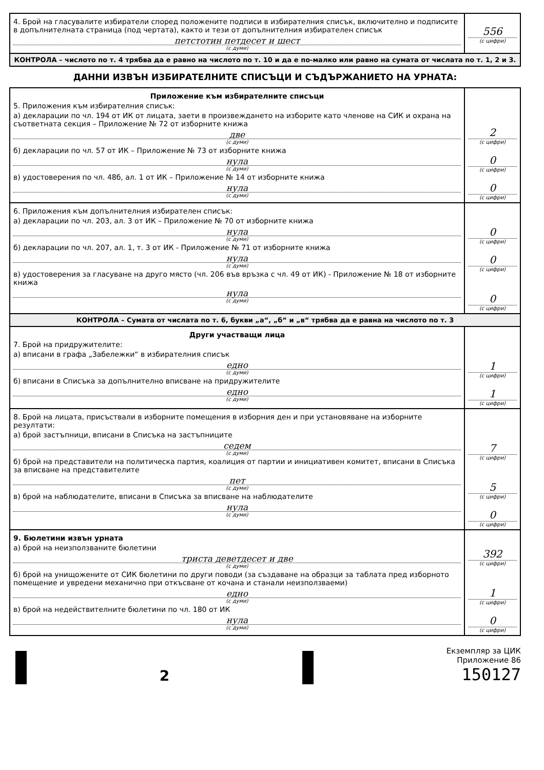| 4. Брой на гласувалите избиратели според положените подписи в избирателния списък, включително и подписите в допълнителната страница (под чертата), както и тези от допълнителния избирателен списък петстотин петдесет и шест (с думи) | 556 (с цифри) |
| КОНТРОЛА – числото по т. 4 трябва да е равно на числото по т. 10 и да е по-малко или равно на сумата от числата по т. 1, 2 и 3. | |
ДАННИ ИЗВЪН ИЗБИРАТЕЛНИТЕ СПИСЪЦИ И СЪДЪРЖАНИЕТО НА УРНАТА:
| Приложение към избирателните списъци 5. Приложения към избирателния списък: а) декларации по чл. 194 от ИК от лицата, заети в произвеждането на изборите като членове на СИК и охрана на съответната секция – Приложение № 72 от изборните книжа две (с думи) б) декларации по чл. 57 от ИК – Приложение № 73 от изборните книжа нула (с думи) в) удостоверения по чл. 48б, ал. 1 от ИК – Приложение № 14 от изборните книжа нула (с думи) | 2 (с цифри) 0 (с цифри) 0 (с цифри) |
| 6. Приложения към допълнителния избирателен списък: а) декларации по чл. 203, ал. 3 от ИК – Приложение № 70 от изборните книжа нула (с думи) б) декларации по чл. 207, ал. 1, т. 3 от ИК - Приложение № 71 от изборните книжа нула (с думи) в) удостоверения за гласуване на друго място (чл. 206 във връзка с чл. 49 от ИК) - Приложение № 18 от изборните книжа нула (с думи) | 0 (с цифри) 0 (с цифри) 0 (с цифри) |
| КОНТРОЛА – Сумата от числата по т. 6, букви „а“, „б“ и „в“ трябва да е равна на числото по т. 3 | |
| Други участващи лица 7. Брой на придружителите: а) вписани в графа „Забележки“ в избирателния списък едно (с думи) б) вписани в Списъка за допълнително вписване на придружителите едно (с думи) | 1 (с цифри) 1 (с цифри) |
| 8. Брой на лицата, присъствали в изборните помещения в изборния ден и при установяване на изборните резултати: а) брой застъпници, вписани в Списъка на застъпниците седем (с думи) б) брой на представители на политическа партия, коалиция от партии и инициативен комитет, вписани в Списъка за вписване на представителите пет (с думи) в) брой на наблюдателите, вписани в Списъка за вписване на наблюдателите нула (с думи) | 7 (с цифри) 5 (с цифри) 0 (с цифри) |
| 9. Бюлетини извън урната а) брой на неизползваните бюлетини триста деветдесет и две (с думи) б) брой на унищожените от СИК бюлетини по други поводи (за създаване на образци за таблата пред изборното помещение и увредени механично при откъсване от кочана и станали неизползваеми) едно (с думи) в) брой на недействителните бюлетини по чл. 180 от ИК нула (с думи) | 392 (с цифри) 1 (с цифри) 0 (с цифри) |
2
Екземпляр за ЦИК
Приложение 86
150127